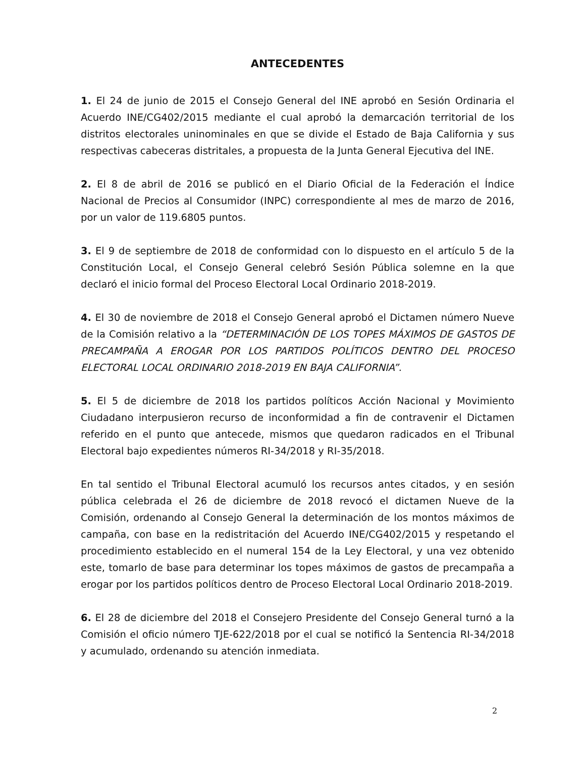ANTECEDENTES
1. El 24 de junio de 2015 el Consejo General del INE aprobó en Sesión Ordinaria el Acuerdo INE/CG402/2015 mediante el cual aprobó la demarcación territorial de los distritos electorales uninominales en que se divide el Estado de Baja California y sus respectivas cabeceras distritales, a propuesta de la Junta General Ejecutiva del INE.
2. El 8 de abril de 2016 se publicó en el Diario Oficial de la Federación el Índice Nacional de Precios al Consumidor (INPC) correspondiente al mes de marzo de 2016, por un valor de 119.6805 puntos.
3. El 9 de septiembre de 2018 de conformidad con lo dispuesto en el artículo 5 de la Constitución Local, el Consejo General celebró Sesión Pública solemne en la que declaró el inicio formal del Proceso Electoral Local Ordinario 2018-2019.
4. El 30 de noviembre de 2018 el Consejo General aprobó el Dictamen número Nueve de la Comisión relativo a la “DETERMINACIÓN DE LOS TOPES MÁXIMOS DE GASTOS DE PRECAMPAÑA A EROGAR POR LOS PARTIDOS POLÍTICOS DENTRO DEL PROCESO ELECTORAL LOCAL ORDINARIO 2018-2019 EN BAJA CALIFORNIA”.
5. El 5 de diciembre de 2018 los partidos políticos Acción Nacional y Movimiento Ciudadano interpusieron recurso de inconformidad a fin de contravenir el Dictamen referido en el punto que antecede, mismos que quedaron radicados en el Tribunal Electoral bajo expedientes números RI-34/2018 y RI-35/2018.
En tal sentido el Tribunal Electoral acumuló los recursos antes citados, y en sesión pública celebrada el 26 de diciembre de 2018 revocó el dictamen Nueve de la Comisión, ordenando al Consejo General la determinación de los montos máximos de campaña, con base en la redistritación del Acuerdo INE/CG402/2015 y respetando el procedimiento establecido en el numeral 154 de la Ley Electoral, y una vez obtenido este, tomarlo de base para determinar los topes máximos de gastos de precampaña a erogar por los partidos políticos dentro de Proceso Electoral Local Ordinario 2018-2019.
6. El 28 de diciembre del 2018 el Consejero Presidente del Consejo General turnó a la Comisión el oficio número TJE-622/2018 por el cual se notificó la Sentencia RI-34/2018 y acumulado, ordenando su atención inmediata.
2